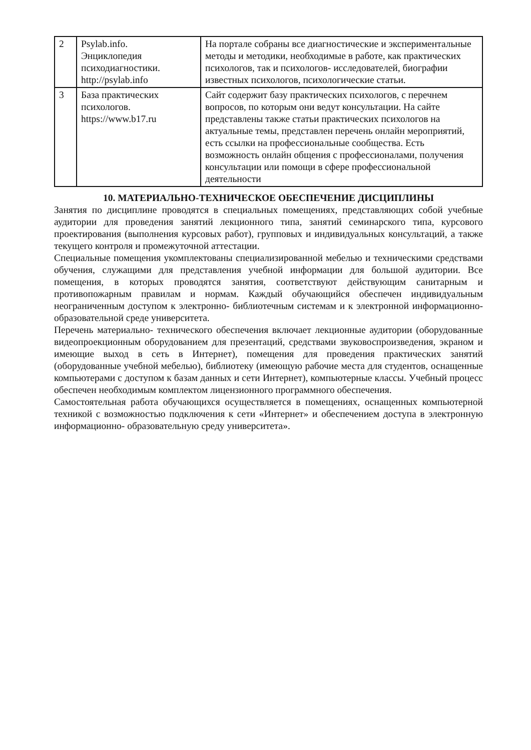| 2 | Psylab.info. Энциклопедия психодиагностики. http://psylab.info | На портале собраны все диагностические и экспериментальные методы и методики, необходимые в работе, как практических психологов, так и психологов- исследователей, биографии известных психологов, психологические статьи. |
| 3 | База практических психологов. https://www.b17.ru | Сайт содержит базу практических психологов, с перечнем вопросов, по которым они ведут консультации. На сайте представлены также статьи практических психологов на актуальные темы, представлен перечень онлайн мероприятий, есть ссылки на профессиональные сообщества. Есть возможность онлайн общения с профессионалами, получения консультации или помощи в сфере профессиональной деятельности |
10. МАТЕРИАЛЬНО-ТЕХНИЧЕСКОЕ ОБЕСПЕЧЕНИЕ ДИСЦИПЛИНЫ
Занятия по дисциплине проводятся в специальных помещениях, представляющих собой учебные аудитории для проведения занятий лекционного типа, занятий семинарского типа, курсового проектирования (выполнения курсовых работ), групповых и индивидуальных консультаций, а также текущего контроля и промежуточной аттестации.
Специальные помещения укомплектованы специализированной мебелью и техническими средствами обучения, служащими для представления учебной информации для большой аудитории. Все помещения, в которых проводятся занятия, соответствуют действующим санитарным и противопожарным правилам и нормам. Каждый обучающийся обеспечен индивидуальным неограниченным доступом к электронно- библиотечным системам и к электронной информационно-образовательной среде университета.
Перечень материально- технического обеспечения включает лекционные аудитории (оборудованные видеопроекционным оборудованием для презентаций, средствами звуковоспроизведения, экраном и имеющие выход в сеть в Интернет), помещения для проведения практических занятий (оборудованные учебной мебелью), библиотеку (имеющую рабочие места для студентов, оснащенные компьютерами с доступом к базам данных и сети Интернет), компьютерные классы. Учебный процесс обеспечен необходимым комплектом лицензионного программного обеспечения.
Самостоятельная работа обучающихся осуществляется в помещениях, оснащенных компьютерной техникой с возможностью подключения к сети «Интернет» и обеспечением доступа в электронную информационно- образовательную среду университета».